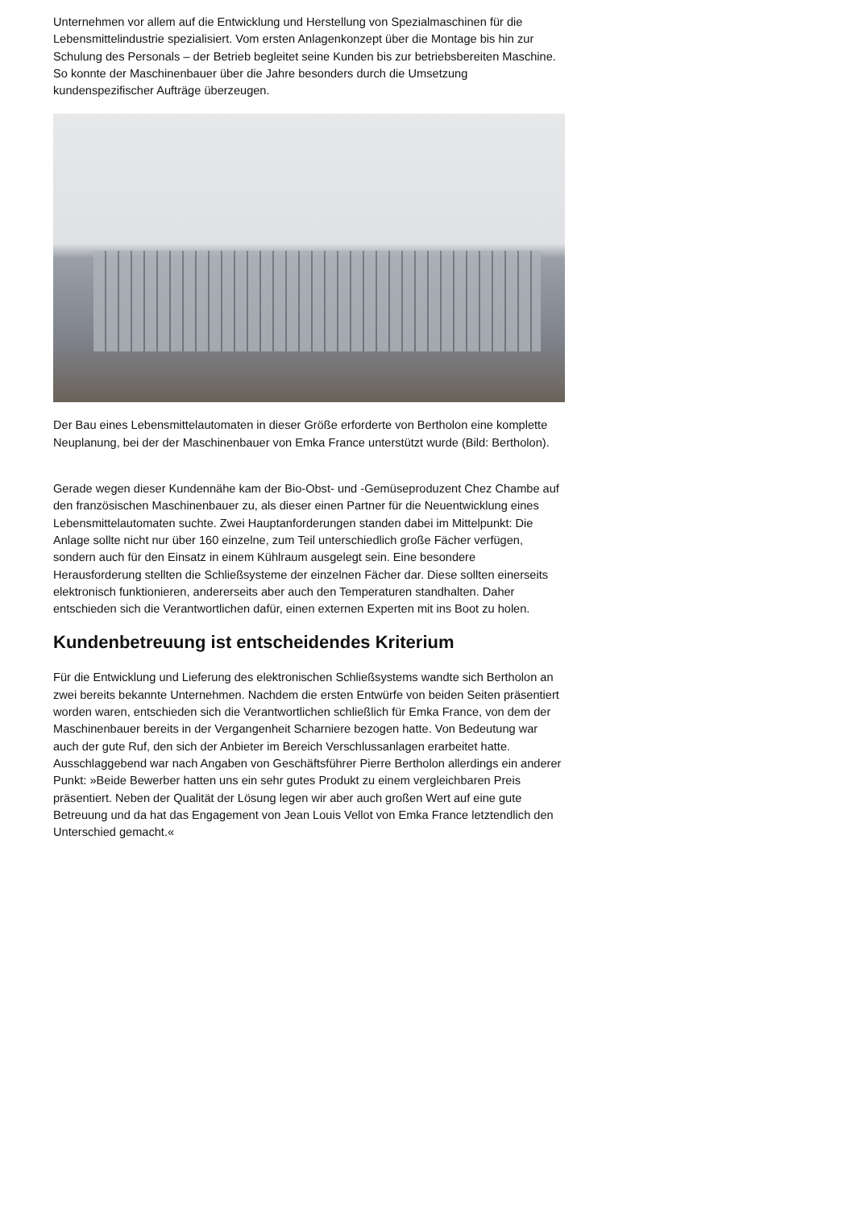Unternehmen vor allem auf die Entwicklung und Herstellung von Spezialmaschinen für die Lebensmittelindustrie spezialisiert. Vom ersten Anlagenkonzept über die Montage bis hin zur Schulung des Personals – der Betrieb begleitet seine Kunden bis zur betriebsbereiten Maschine. So konnte der Maschinenbauer über die Jahre besonders durch die Umsetzung kundenspezifischer Aufträge überzeugen.
Der Bau eines Lebensmittelautomaten in dieser Größe erforderte von Bertholon eine komplette Neuplanung, bei der der Maschinenbauer von Emka France unterstützt wurde (Bild: Bertholon).
Gerade wegen dieser Kundennähe kam der Bio-Obst- und -Gemüseproduzent Chez Chambe auf den französischen Maschinenbauer zu, als dieser einen Partner für die Neuentwicklung eines Lebensmittelautomaten suchte. Zwei Hauptanforderungen standen dabei im Mittelpunkt: Die Anlage sollte nicht nur über 160 einzelne, zum Teil unterschiedlich große Fächer verfügen, sondern auch für den Einsatz in einem Kühlraum ausgelegt sein. Eine besondere Herausforderung stellten die Schließsysteme der einzelnen Fächer dar. Diese sollten einerseits elektronisch funktionieren, andererseits aber auch den Temperaturen standhalten. Daher entschieden sich die Verantwortlichen dafür, einen externen Experten mit ins Boot zu holen.
Kundenbetreuung ist entscheidendes Kriterium
Für die Entwicklung und Lieferung des elektronischen Schließsystems wandte sich Bertholon an zwei bereits bekannte Unternehmen. Nachdem die ersten Entwürfe von beiden Seiten präsentiert worden waren, entschieden sich die Verantwortlichen schließlich für Emka France, von dem der Maschinenbauer bereits in der Vergangenheit Scharniere bezogen hatte. Von Bedeutung war auch der gute Ruf, den sich der Anbieter im Bereich Verschlussanlagen erarbeitet hatte. Ausschlaggebend war nach Angaben von Geschäftsführer Pierre Bertholon allerdings ein anderer Punkt: »Beide Bewerber hatten uns ein sehr gutes Produkt zu einem vergleichbaren Preis präsentiert. Neben der Qualität der Lösung legen wir aber auch großen Wert auf eine gute Betreuung und da hat das Engagement von Jean Louis Vellot von Emka France letztendlich den Unterschied gemacht.«